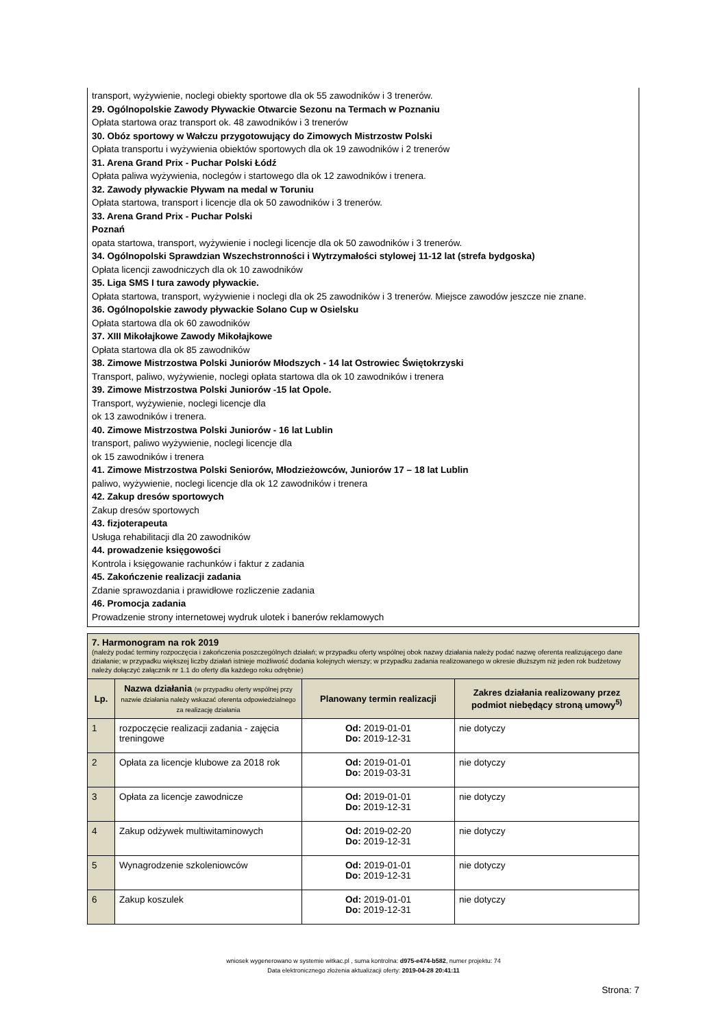transport, wyżywienie, noclegi obiekty sportowe dla ok 55 zawodników i 3 trenerów.
29. Ogólnopolskie Zawody Pływackie Otwarcie Sezonu na Termach w Poznaniu
Opłata startowa oraz transport ok. 48 zawodników i 3 trenerów
30. Obóz sportowy w Wałczu przygotowujący do Zimowych Mistrzostw Polski
Opłata transportu i wyżywienia obiektów sportowych dla ok 19 zawodników i 2 trenerów
31. Arena Grand Prix - Puchar Polski Łódź
Opłata paliwa wyżywienia, noclegów i startowego dla ok 12 zawodników i trenera.
32. Zawody pływackie Pływam na medal w Toruniu
Opłata startowa, transport i licencje dla ok 50 zawodników i 3 trenerów.
33. Arena Grand Prix - Puchar Polski
Poznań
opata startowa, transport, wyżywienie i noclegi licencje dla ok 50 zawodników i 3 trenerów.
34. Ogólnopolski Sprawdzian Wszechstronności i Wytrzymałości stylowej 11-12 lat (strefa bydgoska)
Opłata licencji zawodniczych dla ok 10 zawodników
35. Liga SMS I tura zawody pływackie.
Opłata startowa, transport, wyżywienie i noclegi dla ok 25 zawodników i 3 trenerów. Miejsce zawodów jeszcze nie znane.
36. Ogólnopolskie zawody pływackie Solano Cup w Osielsku
Opłata startowa dla ok 60 zawodników
37. XIII Mikołajkowe Zawody Mikołajkowe
Opłata startowa dla ok 85 zawodników
38. Zimowe Mistrzostwa Polski Juniorów Młodszych - 14 lat Ostrowiec Świętokrzyski
Transport, paliwo, wyżywienie, noclegi opłata startowa dla ok 10 zawodników i trenera
39. Zimowe Mistrzostwa Polski Juniorów -15 lat Opole.
Transport, wyżywienie, noclegi licencje dla
ok 13 zawodników i trenera.
40. Zimowe Mistrzostwa Polski Juniorów - 16 lat Lublin
transport, paliwo wyżywienie, noclegi licencje dla
ok 15 zawodników i trenera
41. Zimowe Mistrzostwa Polski Seniorów, Młodzieżowców, Juniorów 17 – 18 lat Lublin
paliwo, wyżywienie, noclegi licencje dla ok 12 zawodników i trenera
42. Zakup dresów sportowych
Zakup dresów sportowych
43. fizjoterapeuta
Usługa rehabilitacji dla 20 zawodników
44. prowadzenie księgowości
Kontrola i księgowanie rachunków i faktur z zadania
45. Zakończenie realizacji zadania
Zdanie sprawozdania i prawidłowe rozliczenie zadania
46. Promocja zadania
Prowadzenie strony internetowej wydruk ulotek i banerów reklamowych
| 7. Harmonogram na rok 2019 (należy podać terminy rozpoczęcia i zakończenia poszczególnych działań; w przypadku oferty wspólnej obok nazwy działania należy podać nazwę oferenta realizującego dane działanie; w przypadku większej liczby działań istnieje możliwość dodania kolejnych wierszy; w przypadku zadania realizowanego w okresie dłuższym niż jeden rok budżetowy należy dołączyć załącznik nr 1.1 do oferty dla każdego roku odrębnie) | | | |
| Lp. | Nazwa działania (w przypadku oferty wspólnej przy nazwie działania należy wskazać oferenta odpowiedzialnego za realizację działania | Planowany termin realizacji | Zakres działania realizowany przez podmiot niebędący stroną umowy<sup>5)</sup> |
| 1 | rozpoczęcie realizacji zadania - zajęcia treningowe | Od: 2019-01-01 Do: 2019-12-31 | nie dotyczy |
| 2 | Opłata za licencje klubowe za 2018 rok | Od: 2019-01-01 Do: 2019-03-31 | nie dotyczy |
| 3 | Opłata za licencje zawodnicze | Od: 2019-01-01 Do: 2019-12-31 | nie dotyczy |
| 4 | Zakup odżywek multiwitaminowych | Od: 2019-02-20 Do: 2019-12-31 | nie dotyczy |
| 5 | Wynagrodzenie szkoleniowców | Od: 2019-01-01 Do: 2019-12-31 | nie dotyczy |
| 6 | Zakup koszulek | Od: 2019-01-01 Do: 2019-12-31 | nie dotyczy |
wniosek wygenerowano w systemie witkac.pl , suma kontrolna: d975-e474-b582, numer projektu: 74
Data elektronicznego złożenia aktualizacji oferty: 2019-04-28 20:41:11
Strona: 7